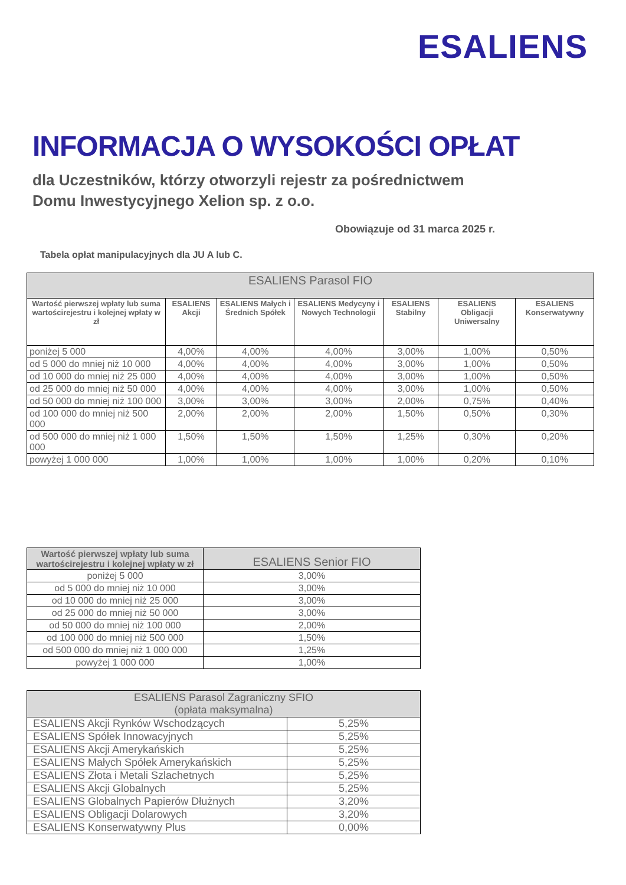ESALIENS
INFORMACJA O WYSOKOŚCI OPŁAT
dla Uczestników, którzy otworzyli rejestr za pośrednictwem
Domu Inwestycyjnego Xelion sp. z o.o.
Obowiązuje od 31 marca 2025 r.
Tabela opłat manipulacyjnych dla JU A lub C.
| ESALIENS Parasol FIO | | | | | | |
| --- | --- | --- | --- | --- | --- | --- |
| Wartość pierwszej wpłaty lub suma wartościrejestru i kolejnej wpłaty w zł | ESALIENS Akcji | ESALIENS Małych i Średnich Spółek | ESALIENS Medycyny i Nowych Technologii | ESALIENS Stabilny | ESALIENS Obligacji Uniwersalny | ESALIENS Konserwatywny |
| poniżej 5 000 | 4,00% | 4,00% | 4,00% | 3,00% | 1,00% | 0,50% |
| od 5 000 do mniej niż 10 000 | 4,00% | 4,00% | 4,00% | 3,00% | 1,00% | 0,50% |
| od 10 000 do mniej niż 25 000 | 4,00% | 4,00% | 4,00% | 3,00% | 1,00% | 0,50% |
| od 25 000 do mniej niż 50 000 | 4,00% | 4,00% | 4,00% | 3,00% | 1,00% | 0,50% |
| od 50 000 do mniej niż 100 000 | 3,00% | 3,00% | 3,00% | 2,00% | 0,75% | 0,40% |
| od 100 000 do mniej niż 500 000 | 2,00% | 2,00% | 2,00% | 1,50% | 0,50% | 0,30% |
| od 500 000 do mniej niż 1 000 000 | 1,50% | 1,50% | 1,50% | 1,25% | 0,30% | 0,20% |
| powyżej 1 000 000 | 1,00% | 1,00% | 1,00% | 1,00% | 0,20% | 0,10% |
| Wartość pierwszej wpłaty lub suma wartościrejestru i kolejnej wpłaty w zł | ESALIENS Senior FIO |
| --- | --- |
| poniżej 5 000 | 3,00% |
| od 5 000 do mniej niż 10 000 | 3,00% |
| od 10 000 do mniej niż 25 000 | 3,00% |
| od 25 000 do mniej niż 50 000 | 3,00% |
| od 50 000 do mniej niż 100 000 | 2,00% |
| od 100 000 do mniej niż 500 000 | 1,50% |
| od 500 000 do mniej niż 1 000 000 | 1,25% |
| powyżej 1 000 000 | 1,00% |
| ESALIENS Parasol Zagraniczny SFIO (opłata maksymalna) | |
| --- | --- |
| ESALIENS Akcji Rynków Wschodzących | 5,25% |
| ESALIENS Spółek Innowacyjnych | 5,25% |
| ESALIENS Akcji Amerykańskich | 5,25% |
| ESALIENS Małych Spółek Amerykańskich | 5,25% |
| ESALIENS Złota i Metali Szlachetnych | 5,25% |
| ESALIENS Akcji Globalnych | 5,25% |
| ESALIENS Globalnych Papierów Dłużnych | 3,20% |
| ESALIENS Obligacji Dolarowych | 3,20% |
| ESALIENS Konserwatywny Plus | 0,00% |